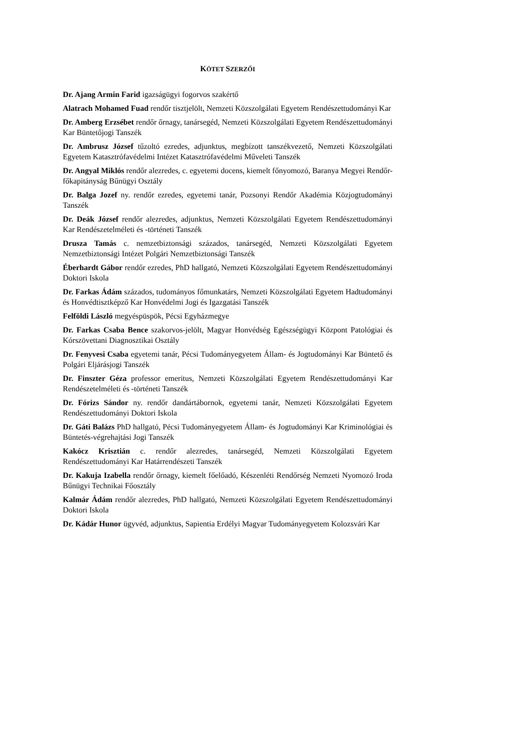KÖTET SZERZŐI
Dr. Ajang Armin Farid igazságügyi fogorvos szakértő
Alatrach Mohamed Fuad rendőr tisztjelölt, Nemzeti Közszolgálati Egyetem Rendészettudományi Kar
Dr. Amberg Erzsébet rendőr őrnagy, tanársegéd, Nemzeti Közszolgálati Egyetem Rendészettudományi Kar Büntetőjogi Tanszék
Dr. Ambrusz József tűzoltó ezredes, adjunktus, megbízott tanszékvezető, Nemzeti Közszolgálati Egyetem Katasztrófavédelmi Intézet Katasztrófavédelmi Műveleti Tanszék
Dr. Angyal Miklós rendőr alezredes, c. egyetemi docens, kiemelt főnyomozó, Baranya Megyei Rendőr-főkapitányság Bűnügyi Osztály
Dr. Balga Jozef ny. rendőr ezredes, egyetemi tanár, Pozsonyi Rendőr Akadémia Közjogtudományi Tanszék
Dr. Deák József rendőr alezredes, adjunktus, Nemzeti Közszolgálati Egyetem Rendészettudományi Kar Rendészetelméleti és -történeti Tanszék
Drusza Tamás c. nemzetbiztonsági százados, tanársegéd, Nemzeti Közszolgálati Egyetem Nemzetbiztonsági Intézet Polgári Nemzetbiztonsági Tanszék
Éberhardt Gábor rendőr ezredes, PhD hallgató, Nemzeti Közszolgálati Egyetem Rendészettudományi Doktori Iskola
Dr. Farkas Ádám százados, tudományos főmunkatárs, Nemzeti Közszolgálati Egyetem Hadtudományi és Honvédtisztképző Kar Honvédelmi Jogi és Igazgatási Tanszék
Felföldi László megyéspüspök, Pécsi Egyházmegye
Dr. Farkas Csaba Bence szakorvos-jelölt, Magyar Honvédség Egészségügyi Központ Patológiai és Kórszövettani Diagnosztikai Osztály
Dr. Fenyvesi Csaba egyetemi tanár, Pécsi Tudományegyetem Állam- és Jogtudományi Kar Büntető és Polgári Eljárásjogi Tanszék
Dr. Finszter Géza professor emeritus, Nemzeti Közszolgálati Egyetem Rendészettudományi Kar Rendészetelméleti és -történeti Tanszék
Dr. Fórizs Sándor ny. rendőr dandártábornok, egyetemi tanár, Nemzeti Közszolgálati Egyetem Rendészettudományi Doktori Iskola
Dr. Gáti Balázs PhD hallgató, Pécsi Tudományegyetem Állam- és Jogtudományi Kar Kriminológiai és Büntetés-végrehajtási Jogi Tanszék
Kakócz Krisztián c. rendőr alezredes, tanársegéd, Nemzeti Közszolgálati Egyetem Rendészettudományi Kar Határrendészeti Tanszék
Dr. Kakuja Izabella rendőr őrnagy, kiemelt főelőadó, Készenléti Rendőrség Nemzeti Nyomozó Iroda Bűnügyi Technikai Főosztály
Kalmár Ádám rendőr alezredes, PhD hallgató, Nemzeti Közszolgálati Egyetem Rendészettudományi Doktori Iskola
Dr. Kádár Hunor ügyvéd, adjunktus, Sapientia Erdélyi Magyar Tudományegyetem Kolozsvári Kar